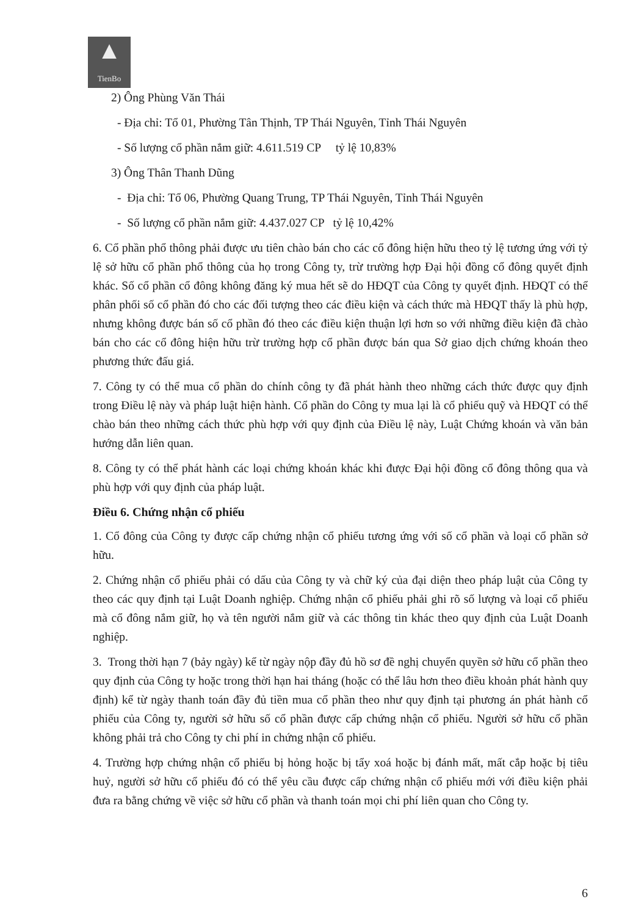▲
TienBo
2) Ông Phùng Văn Thái
- Địa chỉ: Tổ 01, Phường Tân Thịnh, TP Thái Nguyên, Tỉnh Thái Nguyên
- Số lượng cổ phần nắm giữ: 4.611.519 CP tỷ lệ 10,83%
3) Ông Thân Thanh Dũng
- Địa chỉ: Tổ 06, Phường Quang Trung, TP Thái Nguyên, Tỉnh Thái Nguyên
- Số lượng cổ phần nắm giữ: 4.437.027 CP tỷ lệ 10,42%
6. Cổ phần phổ thông phải được ưu tiên chào bán cho các cổ đông hiện hữu theo tỷ lệ tương ứng với tỷ lệ sở hữu cổ phần phổ thông của họ trong Công ty, trừ trường hợp Đại hội đồng cổ đông quyết định khác. Số cổ phần cổ đông không đăng ký mua hết sẽ do HĐQT của Công ty quyết định. HĐQT có thể phân phối số cổ phần đó cho các đối tượng theo các điều kiện và cách thức mà HĐQT thấy là phù hợp, nhưng không được bán số cổ phần đó theo các điều kiện thuận lợi hơn so với những điều kiện đã chào bán cho các cổ đông hiện hữu trừ trường hợp cổ phần được bán qua Sở giao dịch chứng khoán theo phương thức đấu giá.
7. Công ty có thể mua cổ phần do chính công ty đã phát hành theo những cách thức được quy định trong Điều lệ này và pháp luật hiện hành. Cổ phần do Công ty mua lại là cổ phiếu quỹ và HĐQT có thể chào bán theo những cách thức phù hợp với quy định của Điều lệ này, Luật Chứng khoán và văn bản hướng dẫn liên quan.
8. Công ty có thể phát hành các loại chứng khoán khác khi được Đại hội đồng cổ đông thông qua và phù hợp với quy định của pháp luật.
Điều 6. Chứng nhận cổ phiếu
1. Cổ đông của Công ty được cấp chứng nhận cổ phiếu tương ứng với số cổ phần và loại cổ phần sở hữu.
2. Chứng nhận cổ phiếu phải có dấu của Công ty và chữ ký của đại diện theo pháp luật của Công ty theo các quy định tại Luật Doanh nghiệp. Chứng nhận cổ phiếu phải ghi rõ số lượng và loại cổ phiếu mà cổ đông nắm giữ, họ và tên người nắm giữ và các thông tin khác theo quy định của Luật Doanh nghiệp.
3. Trong thời hạn 7 (bảy ngày) kể từ ngày nộp đầy đủ hồ sơ đề nghị chuyển quyền sở hữu cổ phần theo quy định của Công ty hoặc trong thời hạn hai tháng (hoặc có thể lâu hơn theo điều khoản phát hành quy định) kể từ ngày thanh toán đầy đủ tiền mua cổ phần theo như quy định tại phương án phát hành cổ phiếu của Công ty, người sở hữu số cổ phần được cấp chứng nhận cổ phiếu. Người sở hữu cổ phần không phải trả cho Công ty chi phí in chứng nhận cổ phiếu.
4. Trường hợp chứng nhận cổ phiếu bị hỏng hoặc bị tẩy xoá hoặc bị đánh mất, mất cắp hoặc bị tiêu huỷ, người sở hữu cổ phiếu đó có thể yêu cầu được cấp chứng nhận cổ phiếu mới với điều kiện phải đưa ra bằng chứng về việc sở hữu cổ phần và thanh toán mọi chi phí liên quan cho Công ty.
6